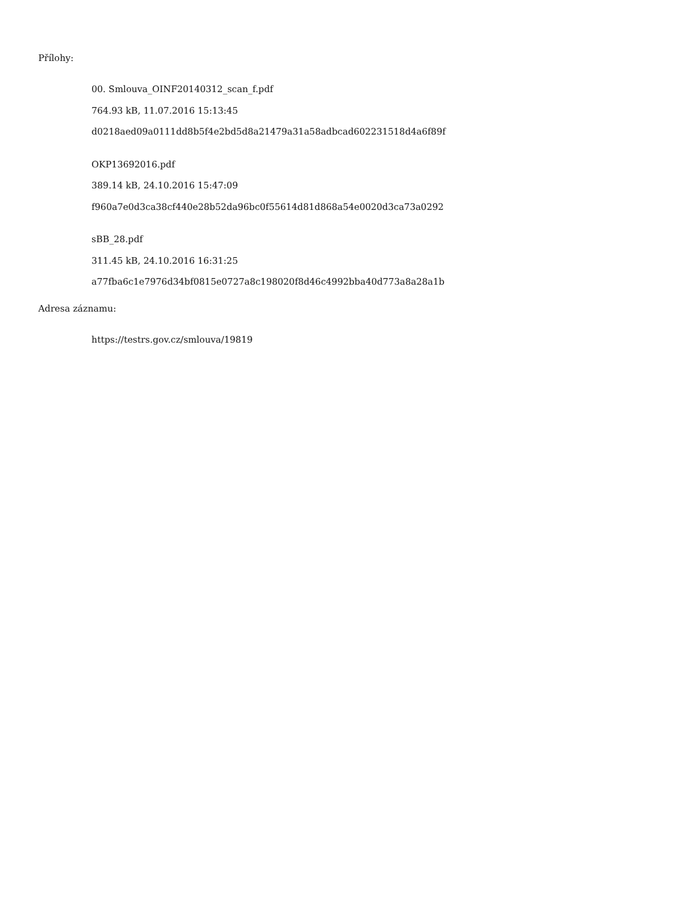Přílohy:
00. Smlouva_OINF20140312_scan_f.pdf
764.93 kB, 11.07.2016 15:13:45
d0218aed09a0111dd8b5f4e2bd5d8a21479a31a58adbcad602231518d4a6f89f
OKP13692016.pdf
389.14 kB, 24.10.2016 15:47:09
f960a7e0d3ca38cf440e28b52da96bc0f55614d81d868a54e0020d3ca73a0292
sBB_28.pdf
311.45 kB, 24.10.2016 16:31:25
a77fba6c1e7976d34bf0815e0727a8c198020f8d46c4992bba40d773a8a28a1b
Adresa záznamu:
https://testrs.gov.cz/smlouva/19819